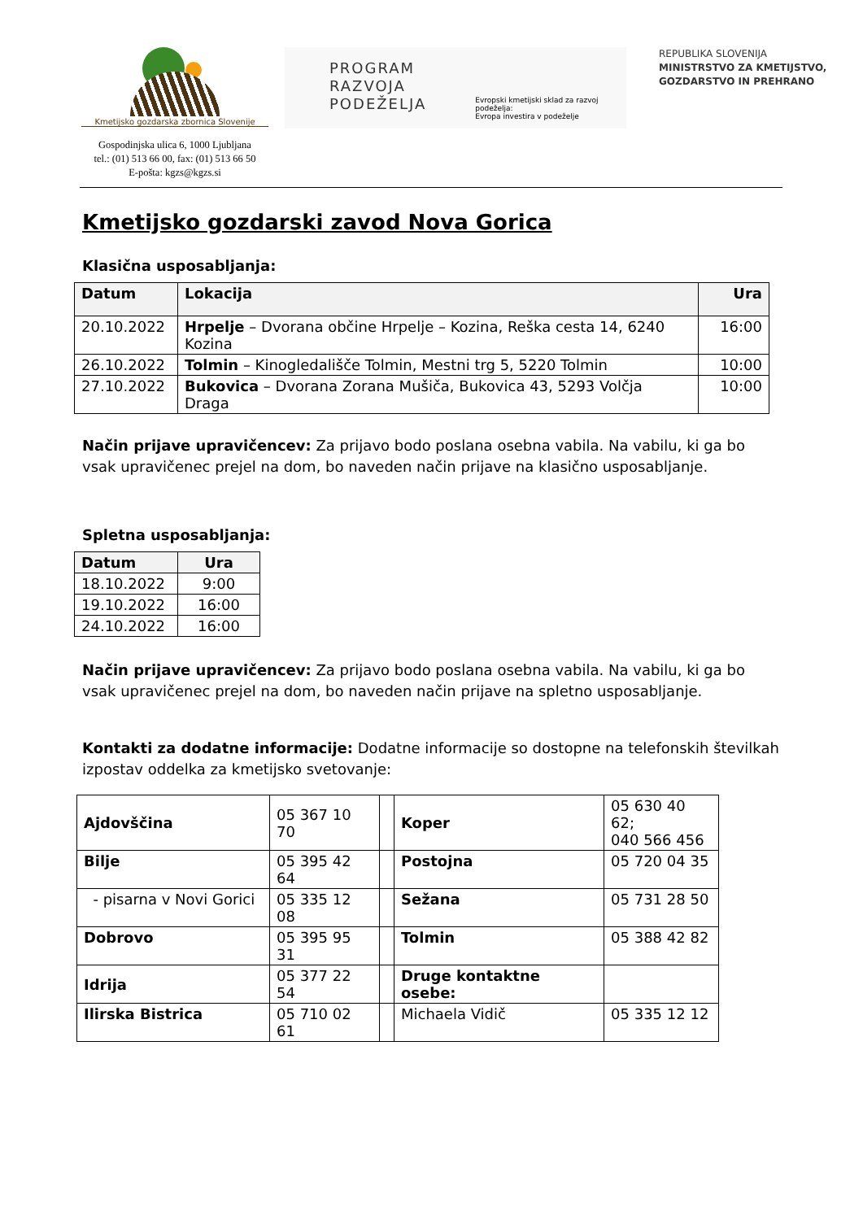Kmetijsko gozdarska zbornica Slovenije
Gospodinjska ulica 6, 1000 Ljubljana
tel.: (01) 513 66 00, fax: (01) 513 66 50
E-pošta: kgzs@kgzs.si
PROGRAM
RAZVOJA
PODEŽELJA
Evropski kmetijski sklad za razvoj podeželja:
Evropa investira v podeželje
REPUBLIKA SLOVENIJA
MINISTRSTVO ZA KMETIJSTVO,
GOZDARSTVO IN PREHRANO
Kmetijsko gozdarski zavod Nova Gorica
Klasična usposabljanja:
| Datum | Lokacija | Ura |
| --- | --- | --- |
| 20.10.2022 | Hrpelje – Dvorana občine Hrpelje – Kozina, Reška cesta 14, 6240 Kozina | 16:00 |
| 26.10.2022 | Tolmin – Kinogledališče Tolmin, Mestni trg 5, 5220 Tolmin | 10:00 |
| 27.10.2022 | Bukovica – Dvorana Zorana Mušiča, Bukovica 43, 5293 Volčja Draga | 10:00 |
Način prijave upravičencev: Za prijavo bodo poslana osebna vabila. Na vabilu, ki ga bo vsak upravičenec prejel na dom, bo naveden način prijave na klasično usposabljanje.
Spletna usposabljanja:
| Datum | Ura |
| --- | --- |
| 18.10.2022 | 9:00 |
| 19.10.2022 | 16:00 |
| 24.10.2022 | 16:00 |
Način prijave upravičencev: Za prijavo bodo poslana osebna vabila. Na vabilu, ki ga bo vsak upravičenec prejel na dom, bo naveden način prijave na spletno usposabljanje.
Kontakti za dodatne informacije: Dodatne informacije so dostopne na telefonskih številkah izpostav oddelka za kmetijsko svetovanje:
| Ajdovščina | 05 367 10 70 | | Koper | 05 630 40 62; 040 566 456 |
| Bilje | 05 395 42 64 | | Postojna | 05 720 04 35 |
| - pisarna v Novi Gorici | 05 335 12 08 | | Sežana | 05 731 28 50 |
| Dobrovo | 05 395 95 31 | | Tolmin | 05 388 42 82 |
| Idrija | 05 377 22 54 | | Druge kontaktne osebe: | |
| Ilirska Bistrica | 05 710 02 61 | | Michaela Vidič | 05 335 12 12 |